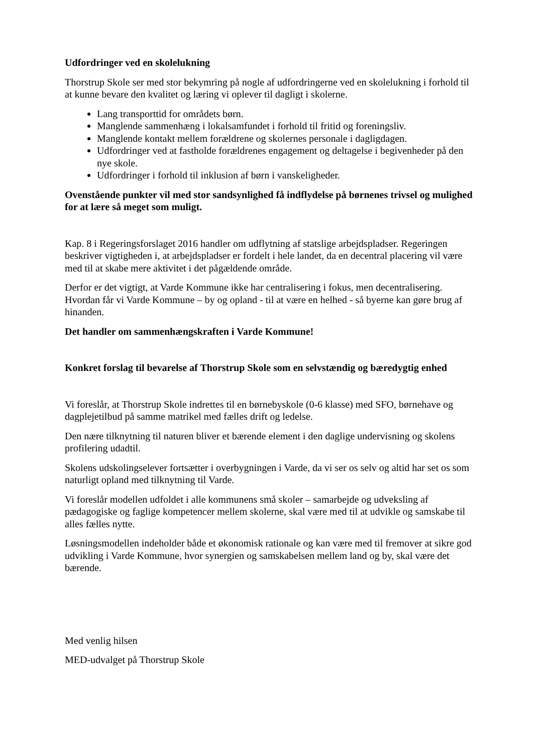Udfordringer ved en skolelukning
Thorstrup Skole ser med stor bekymring på nogle af udfordringerne ved en skolelukning i forhold til at kunne bevare den kvalitet og læring vi oplever til dagligt i skolerne.
Lang transporttid for områdets børn.
Manglende sammenhæng i lokalsamfundet i forhold til fritid og foreningsliv.
Manglende kontakt mellem forældrene og skolernes personale i dagligdagen.
Udfordringer ved at fastholde forældrenes engagement og deltagelse i begivenheder på den nye skole.
Udfordringer i forhold til inklusion af børn i vanskeligheder.
Ovenstående punkter vil med stor sandsynlighed få indflydelse på børnenes trivsel og mulighed for at lære så meget som muligt.
Kap. 8 i Regeringsforslaget 2016 handler om udflytning af statslige arbejdspladser. Regeringen beskriver vigtigheden i, at arbejdspladser er fordelt i hele landet, da en decentral placering vil være med til at skabe mere aktivitet i det pågældende område.
Derfor er det vigtigt, at Varde Kommune ikke har centralisering i fokus, men decentralisering. Hvordan får vi Varde Kommune – by og opland - til at være en helhed - så byerne kan gøre brug af hinanden.
Det handler om sammenhængskraften i Varde Kommune!
Konkret forslag til bevarelse af Thorstrup Skole som en selvstændig og bæredygtig enhed
Vi foreslår, at Thorstrup Skole indrettes til en børnebyskole (0-6 klasse) med SFO, børnehave og dagplejetilbud på samme matrikel med fælles drift og ledelse.
Den nære tilknytning til naturen bliver et bærende element i den daglige undervisning og skolens profilering udadtil.
Skolens udskolingselever fortsætter i overbygningen i Varde, da vi ser os selv og altid har set os som naturligt opland med tilknytning til Varde.
Vi foreslår modellen udfoldet i alle kommunens små skoler – samarbejde og udveksling af pædagogiske og faglige kompetencer mellem skolerne, skal være med til at udvikle og samskabe til alles fælles nytte.
Løsningsmodellen indeholder både et økonomisk rationale og kan være med til fremover at sikre god udvikling i Varde Kommune, hvor synergien og samskabelsen mellem land og by, skal være det bærende.
Med venlig hilsen
MED-udvalget på Thorstrup Skole